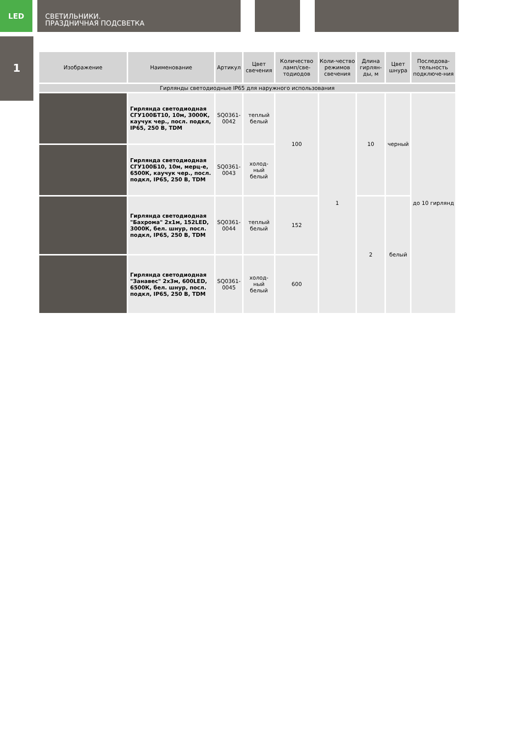LED
СВЕТИЛЬНИКИ.
ПРАЗДНИЧНАЯ ПОДСВЕТКА
1
| Изображение | Наименование | Артикул | Цвет свечения | Количество ламп/све-тодиодов | Коли-чество режимов свечения | Длина гирлян-ды, м | Цвет шнура | Последова-тельность подключе-ния |
| --- | --- | --- | --- | --- | --- | --- | --- | --- |
| Гирлянды светодиодные IP65 для наружного использования | | | | | | | | |
| | Гирлянда светодиодная СГУ100БТ10, 10м, 3000К, каучук чер., посл. подкл, IP65, 250 В, TDM | SQ0361-0042 | теплый белый | 100 | 1 | 10 | черный | до 10 гирлянд |
| | Гирлянда светодиодная СГУ100Б10, 10м, мерц-е, 6500К, каучук чер., посл. подкл, IP65, 250 В, TDM | SQ0361-0043 | холод-ный белый | | | | | |
| | Гирлянда светодиодная "Бахрома" 2x1м, 152LED, 3000К, бел. шнур, посл. подкл, IP65, 250 В, TDM | SQ0361-0044 | теплый белый | 152 | | 2 | белый | |
| | Гирлянда светодиодная "Занавес" 2x3м, 600LED, 6500К, бел. шнур, посл. подкл, IP65, 250 В, TDM | SQ0361-0045 | холод-ный белый | 600 | | | | |